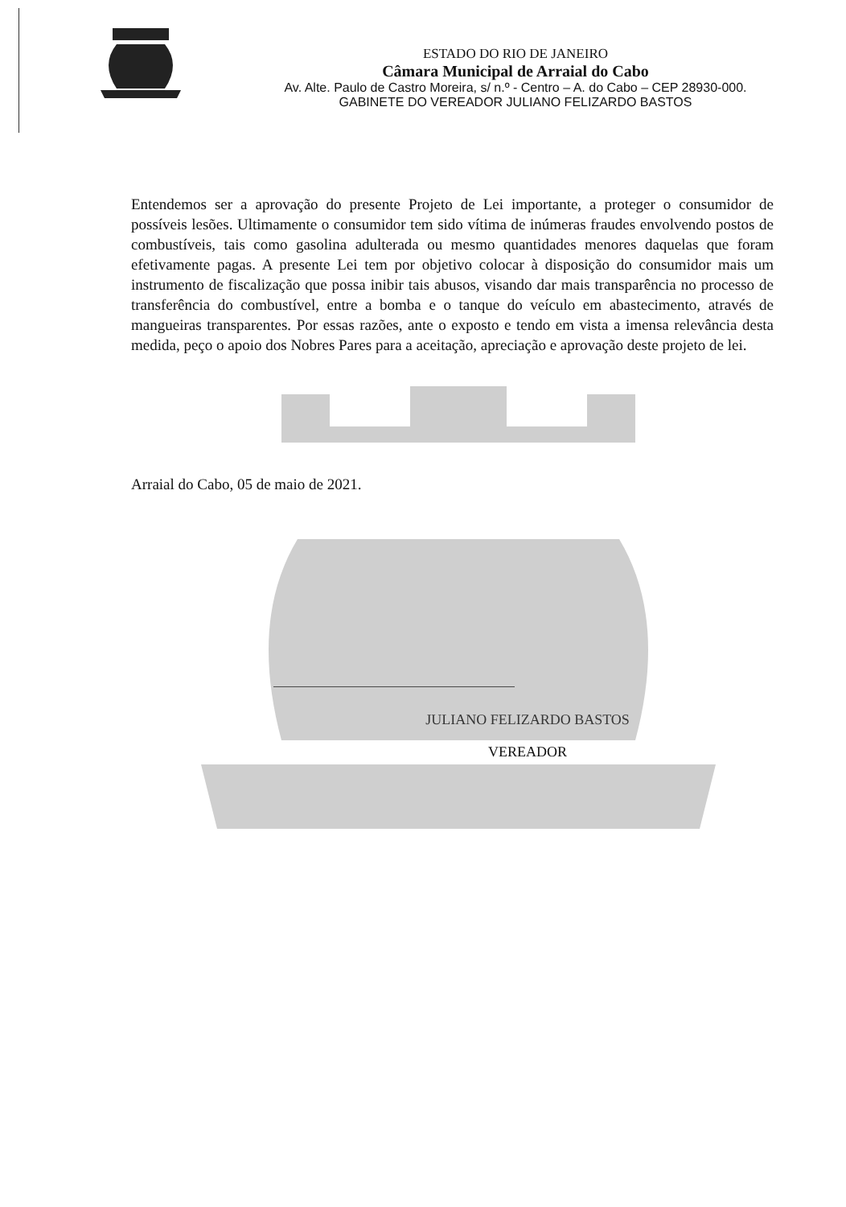ESTADO DO RIO DE JANEIRO
Câmara Municipal de Arraial do Cabo
Av. Alte. Paulo de Castro Moreira, s/ n.º - Centro – A. do Cabo – CEP 28930-000.
GABINETE DO VEREADOR JULIANO FELIZARDO BASTOS
Entendemos ser a aprovação do presente Projeto de Lei importante, a proteger o consumidor de possíveis lesões. Ultimamente o consumidor tem sido vítima de inúmeras fraudes envolvendo postos de combustíveis, tais como gasolina adulterada ou mesmo quantidades menores daquelas que foram efetivamente pagas. A presente Lei tem por objetivo colocar à disposição do consumidor mais um instrumento de fiscalização que possa inibir tais abusos, visando dar mais transparência no processo de transferência do combustível, entre a bomba e o tanque do veículo em abastecimento, através de mangueiras transparentes. Por essas razões, ante o exposto e tendo em vista a imensa relevância desta medida, peço o apoio dos Nobres Pares para a aceitação, apreciação e aprovação deste projeto de lei.
Arraial do Cabo, 05 de maio de 2021.
JULIANO FELIZARDO BASTOS
VEREADOR